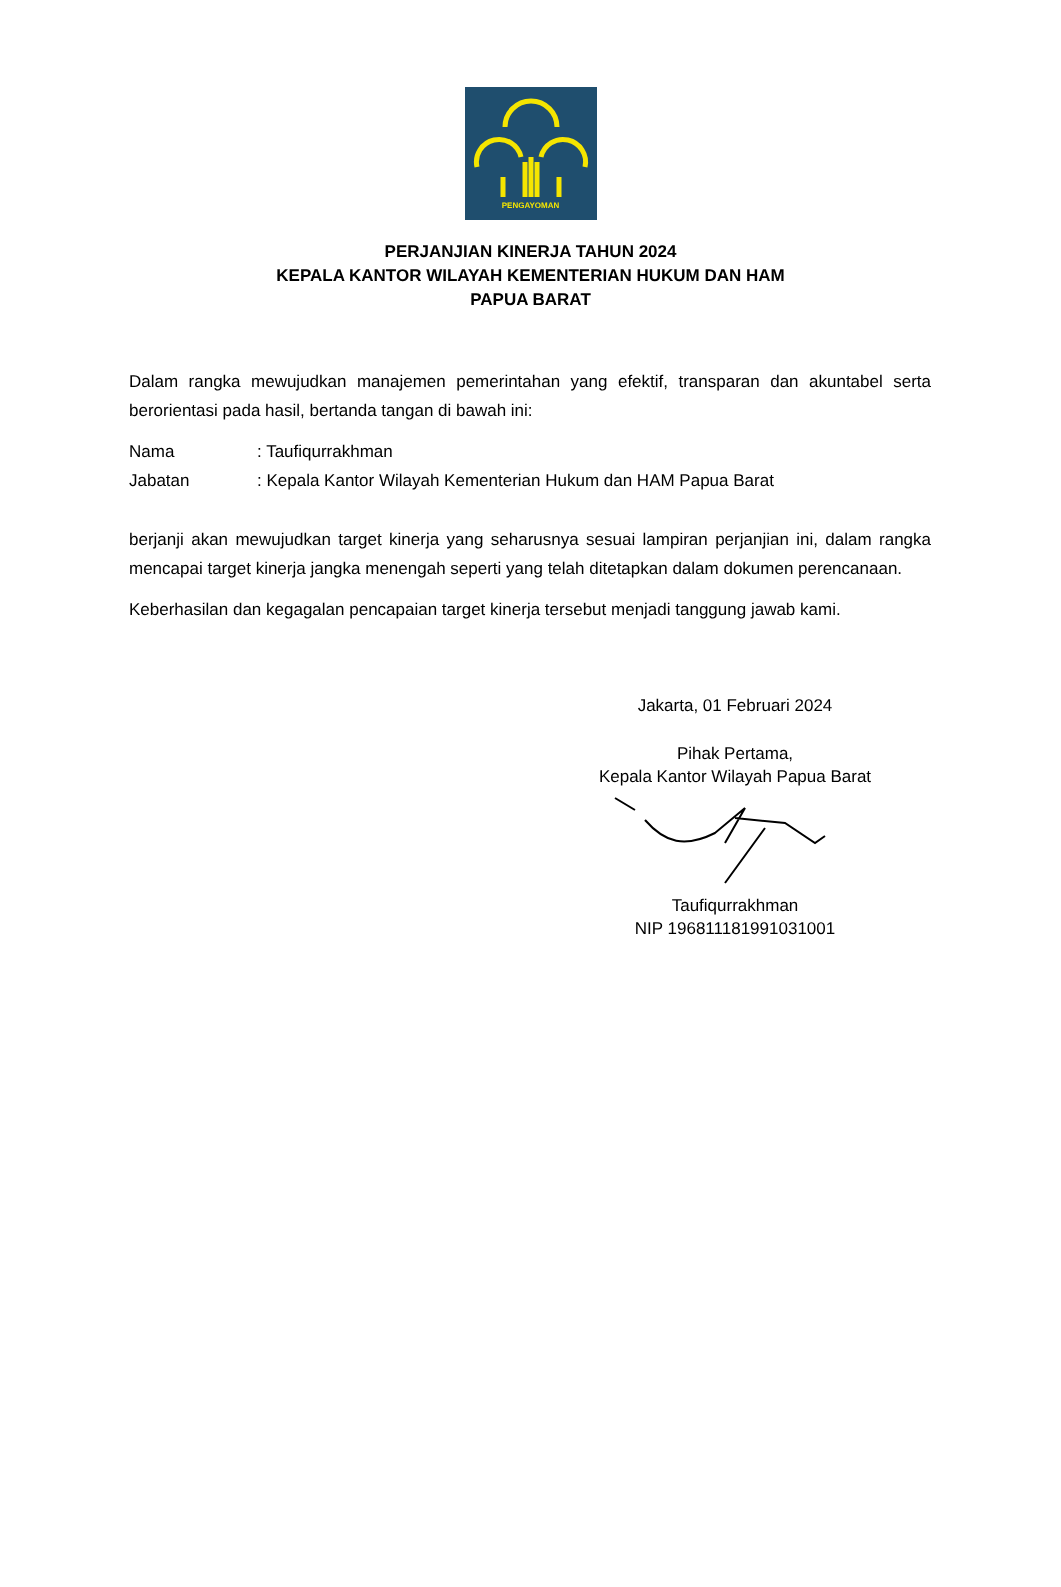PENGAYOMAN
PERJANJIAN KINERJA TAHUN 2024
KEPALA KANTOR WILAYAH KEMENTERIAN HUKUM DAN HAM
PAPUA BARAT
Dalam rangka mewujudkan manajemen pemerintahan yang efektif, transparan dan akuntabel serta berorientasi pada hasil, bertanda tangan di bawah ini:
| Nama | : Taufiqurrakhman |
| Jabatan | : Kepala Kantor Wilayah Kementerian Hukum dan HAM Papua Barat |
berjanji akan mewujudkan target kinerja yang seharusnya sesuai lampiran perjanjian ini, dalam rangka mencapai target kinerja jangka menengah seperti yang telah ditetapkan dalam dokumen perencanaan.
Keberhasilan dan kegagalan pencapaian target kinerja tersebut menjadi tanggung jawab kami.
Jakarta, 01 Februari 2024
Pihak Pertama,
Kepala Kantor Wilayah Papua Barat
Taufiqurrakhman
NIP 196811181991031001